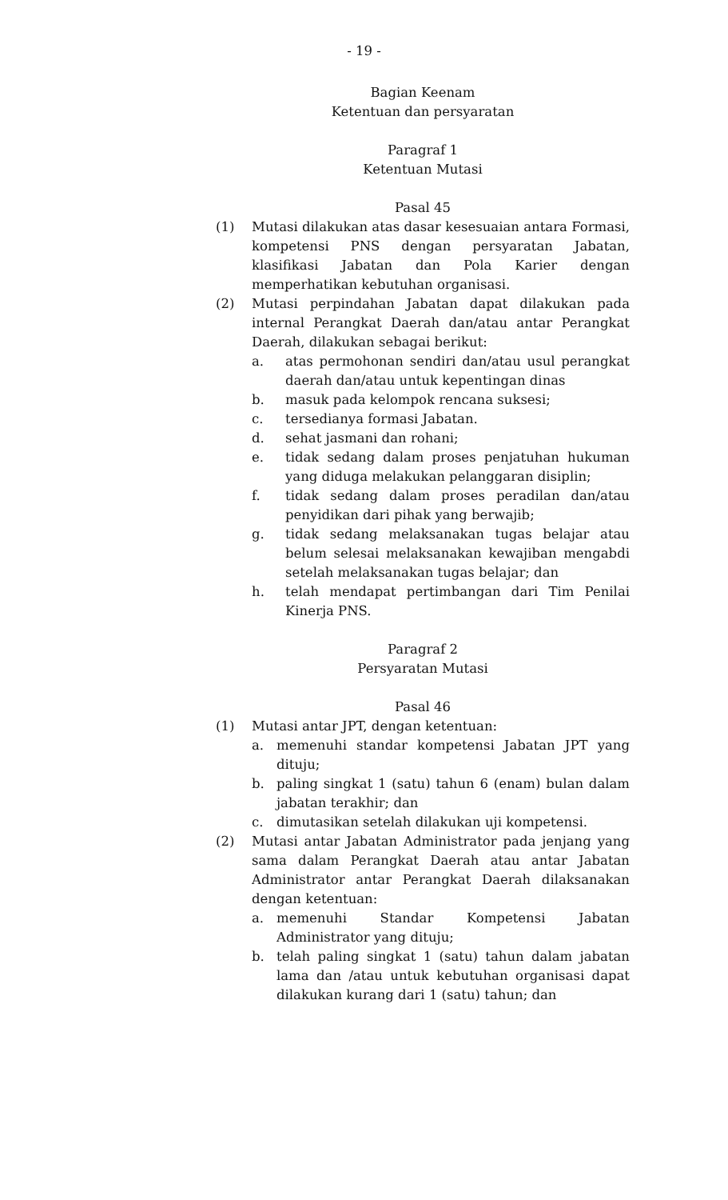- 19 -
Bagian Keenam
Ketentuan dan persyaratan
Paragraf 1
Ketentuan Mutasi
Pasal 45
(1) Mutasi dilakukan atas dasar kesesuaian antara Formasi, kompetensi PNS dengan persyaratan Jabatan, klasifikasi Jabatan dan Pola Karier dengan memperhatikan kebutuhan organisasi.
(2) Mutasi perpindahan Jabatan dapat dilakukan pada internal Perangkat Daerah dan/atau antar Perangkat Daerah, dilakukan sebagai berikut:
a. atas permohonan sendiri dan/atau usul perangkat daerah dan/atau untuk kepentingan dinas
b. masuk pada kelompok rencana suksesi;
c. tersedianya formasi Jabatan.
d. sehat jasmani dan rohani;
e. tidak sedang dalam proses penjatuhan hukuman yang diduga melakukan pelanggaran disiplin;
f. tidak sedang dalam proses peradilan dan/atau penyidikan dari pihak yang berwajib;
g. tidak sedang melaksanakan tugas belajar atau belum selesai melaksanakan kewajiban mengabdi setelah melaksanakan tugas belajar; dan
h. telah mendapat pertimbangan dari Tim Penilai Kinerja PNS.
Paragraf 2
Persyaratan Mutasi
Pasal 46
(1) Mutasi antar JPT, dengan ketentuan:
a. memenuhi standar kompetensi Jabatan JPT yang dituju;
b. paling singkat 1 (satu) tahun 6 (enam) bulan dalam jabatan terakhir; dan
c. dimutasikan setelah dilakukan uji kompetensi.
(2) Mutasi antar Jabatan Administrator pada jenjang yang sama dalam Perangkat Daerah atau antar Jabatan Administrator antar Perangkat Daerah dilaksanakan dengan ketentuan:
a. memenuhi Standar Kompetensi Jabatan Administrator yang dituju;
b. telah paling singkat 1 (satu) tahun dalam jabatan lama dan /atau untuk kebutuhan organisasi dapat dilakukan kurang dari 1 (satu) tahun; dan